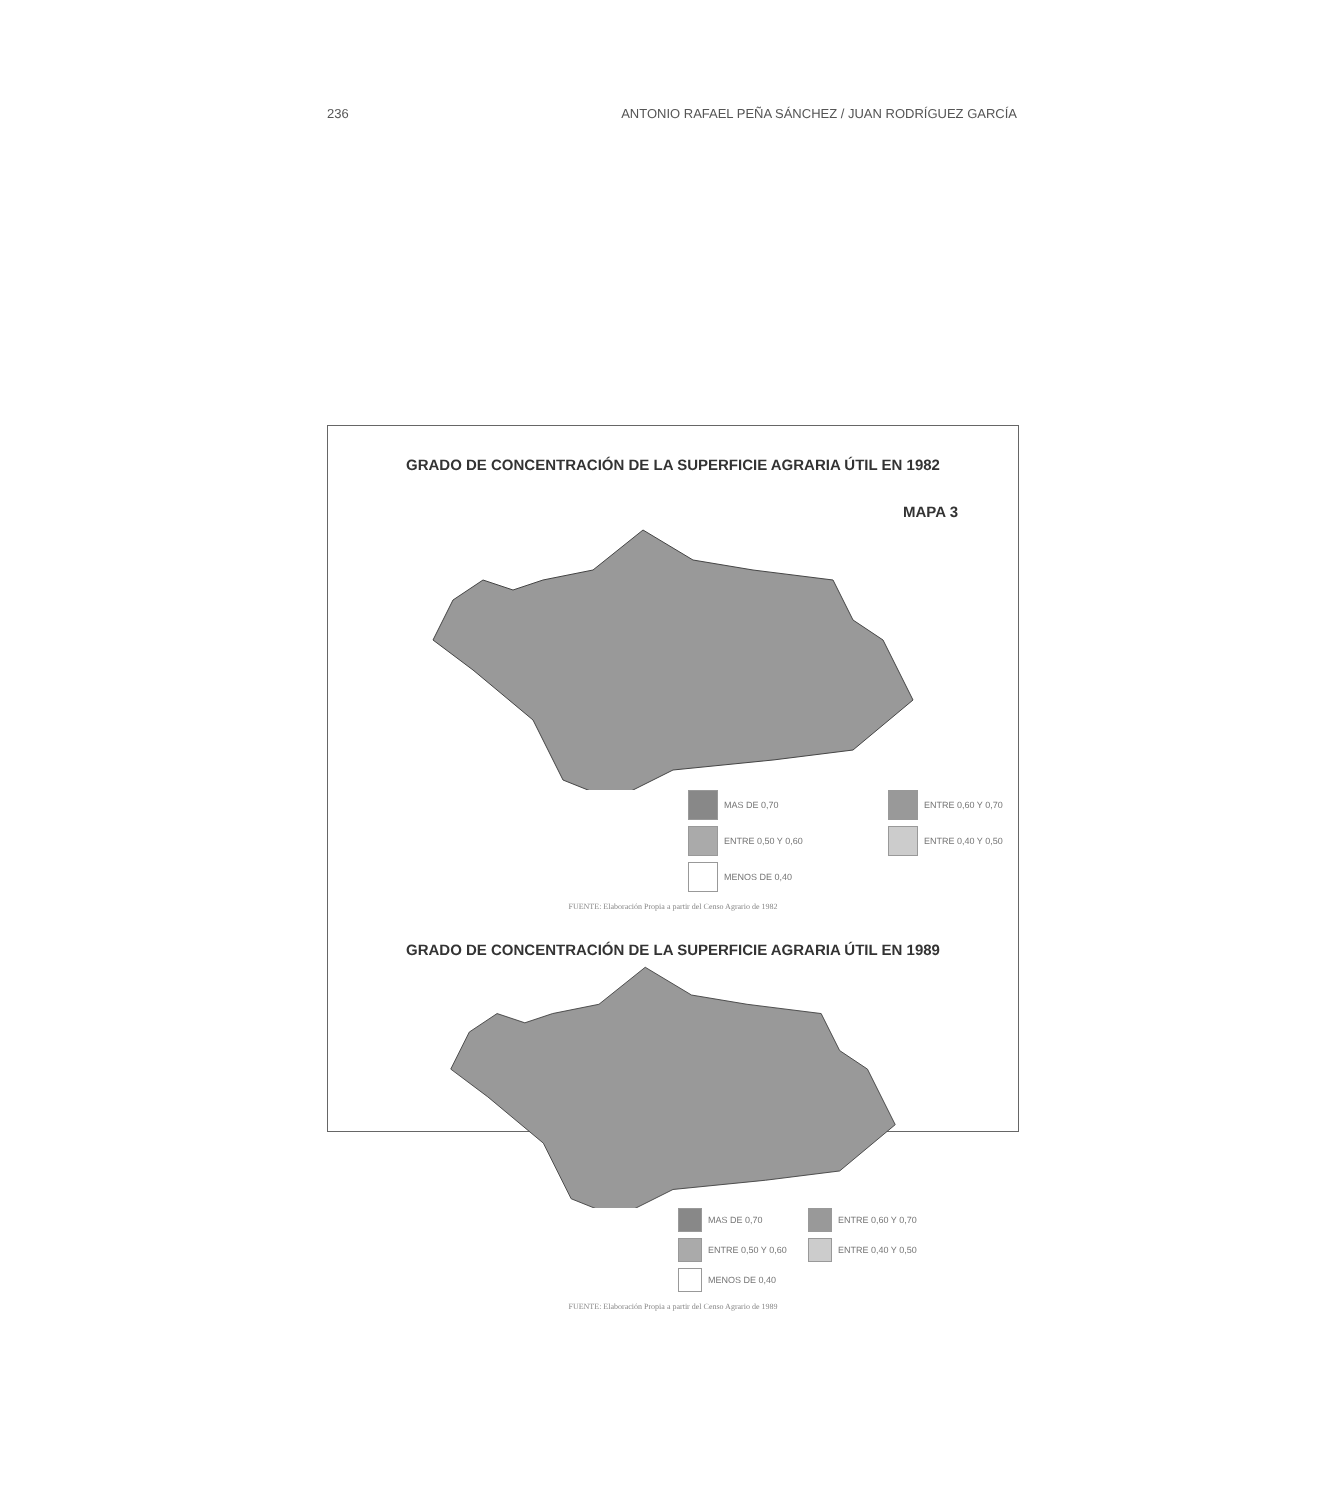236 ANTONIO RAFAEL PEÑA SÁNCHEZ / JUAN RODRÍGUEZ GARCÍA
GRADO DE CONCENTRACIÓN DE LA SUPERFICIE AGRARIA ÚTIL EN 1982
MAPA 3
MAS DE 0,70 ENTRE 0,60 Y 0,70 ENTRE 0,50 Y 0,60 ENTRE 0,40 Y 0,50 MENOS DE 0,40
FUENTE: Elaboración Propia a partir del Censo Agrario de 1982
GRADO DE CONCENTRACIÓN DE LA SUPERFICIE AGRARIA ÚTIL EN 1989
MAS DE 0,70 ENTRE 0,60 Y 0,70 ENTRE 0,50 Y 0,60 ENTRE 0,40 Y 0,50 MENOS DE 0,40
FUENTE: Elaboración Propia a partir del Censo Agrario de 1989